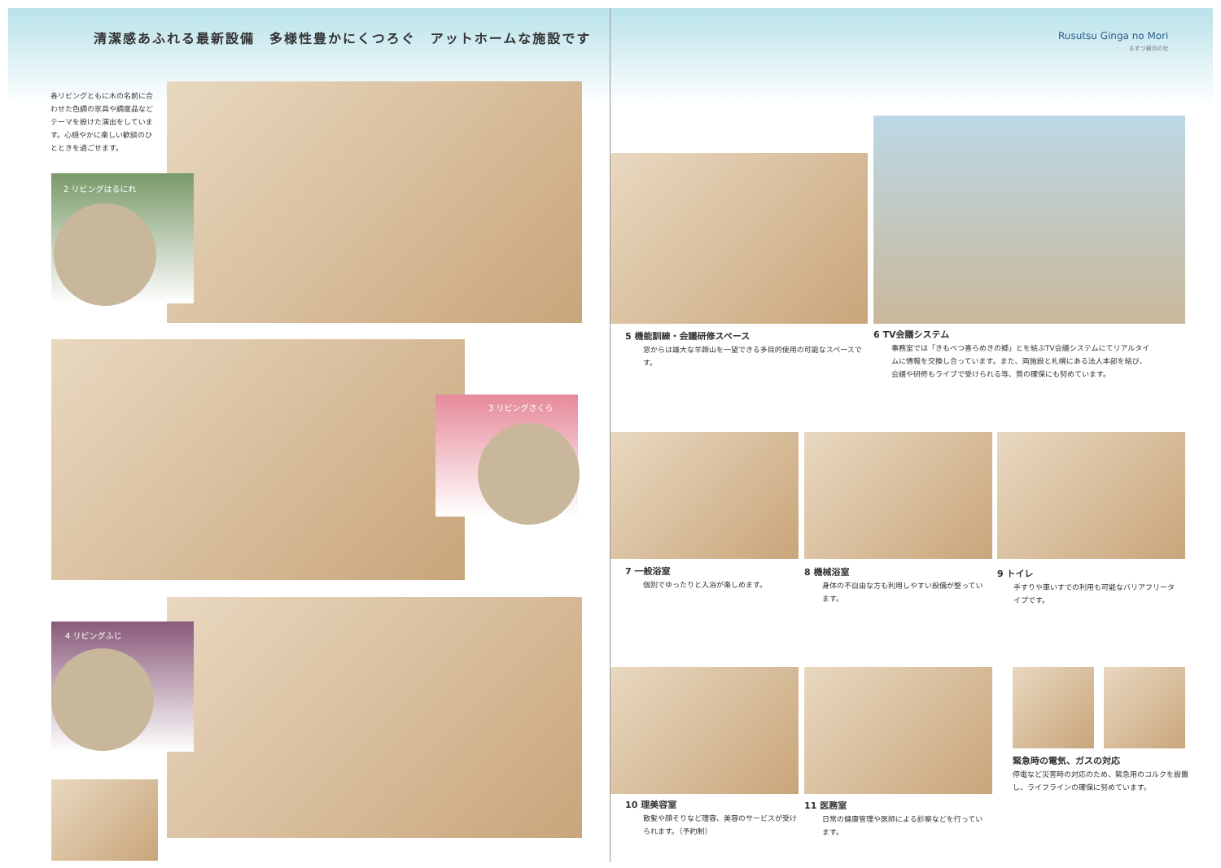清潔感あふれる最新設備　多様性豊かにくつろぐ　アットホームな施設です
Rusutsu Ginga no Mori
るすつ銀河の杜
各リビングともに木の名前に合わせた色調の家具や調度品などテーマを設けた演出をしています。心穏やかに楽しい歓談のひとときを過ごせます。
2 リビングはるにれ
3 リビングさくら
4 リビングふじ
5 機能訓練・会議研修スペース
窓からは雄大な羊蹄山を一望できる多目的使用の可能なスペースです。
6 TV会議システム
事務室では「きもべつ喜らめきの郷」とを結ぶTV会議システムにてリアルタイムに情報を交換し合っています。また、両施設と札幌にある法人本部を結び、会議や研修もライブで受けられる等、質の確保にも努めています。
7 一般浴室
個別でゆったりと入浴が楽しめます。
8 機械浴室
身体の不自由な方も利用しやすい設備が整っています。
9 トイレ
手すりや車いすでの利用も可能なバリアフリータイプです。
10 理美容室
散髪や顔そりなど理容、美容のサービスが受けられます。（予約制）
11 医務室
日常の健康管理や医師による診察などを行っています。
緊急時の電気、ガスの対応
停電など災害時の対応のため、緊急用のコルクを設置し、ライフラインの確保に努めています。